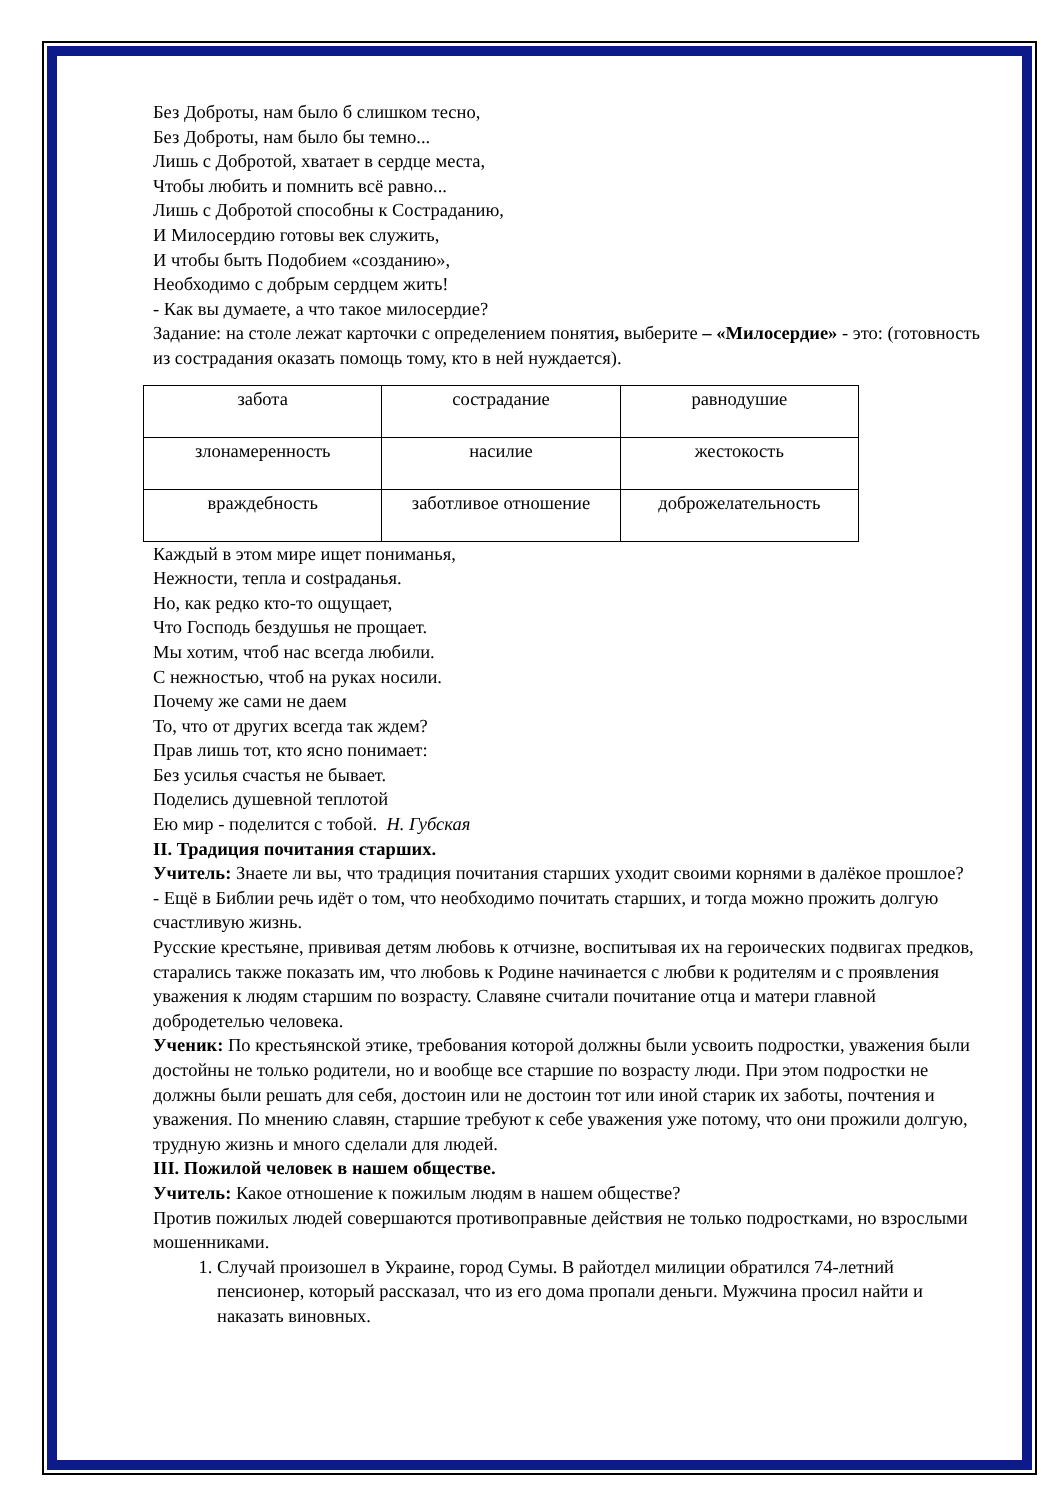Без Доброты, нам было б слишком тесно,
Без Доброты, нам было бы темно...
Лишь с Добротой, хватает в сердце места,
Чтобы любить и помнить всё равно...
Лишь с Добротой способны к Состраданию,
И Милосердию готовы век служить,
И чтобы быть Подобием «созданию»,
Необходимо с добрым сердцем жить!
- Как вы думаете, а что такое милосердие?
Задание: на столе лежат карточки с определением понятия, выберите – «Милосердие» - это: (готовность из сострадания оказать помощь тому, кто в ней нуждается).
| забота | сострадание | равнодушие |
| злонамеренность | насилие | жестокость |
| враждебность | заботливое отношение | доброжелательность |
Каждый в этом мире ищет пониманья,
Нежности, тепла и сostраданья.
Но, как редко кто-то ощущает,
Что Господь бездушья не прощает.
Мы хотим, чтоб нас всегда любили.
С нежностью, чтоб на руках носили.
Почему же сами не даем
То, что от других всегда так ждем?
Прав лишь тот, кто ясно понимает:
Без усилья счастья не бывает.
Поделись душевной теплотой
Ею мир - поделится с тобой. Н. Губская
II. Традиция почитания старших.
Учитель: Знаете ли вы, что традиция почитания старших уходит своими корнями в далёкое прошлое?
- Ещё в Библии речь идёт о том, что необходимо почитать старших, и тогда можно прожить долгую счастливую жизнь.
Русские крестьяне, прививая детям любовь к отчизне, воспитывая их на героических подвигах предков, старались также показать им, что любовь к Родине начинается с любви к родителям и с проявления уважения к людям старшим по возрасту. Славяне считали почитание отца и матери главной добродетелью человека.
Ученик: По крестьянской этике, требования которой должны были усвоить подростки, уважения были достойны не только родители, но и вообще все старшие по возрасту люди. При этом подростки не должны были решать для себя, достоин или не достоин тот или иной старик их заботы, почтения и уважения. По мнению славян, старшие требуют к себе уважения уже потому, что они прожили долгую, трудную жизнь и много сделали для людей.
III. Пожилой человек в нашем обществе.
Учитель: Какое отношение к пожилым людям в нашем обществе?
Против пожилых людей совершаются противоправные действия не только подростками, но взрослыми мошенниками.
1. Случай произошел в Украине, город Сумы. В райотдел милиции обратился 74-летний пенсионер, который рассказал, что из его дома пропали деньги. Мужчина просил найти и наказать виновных.